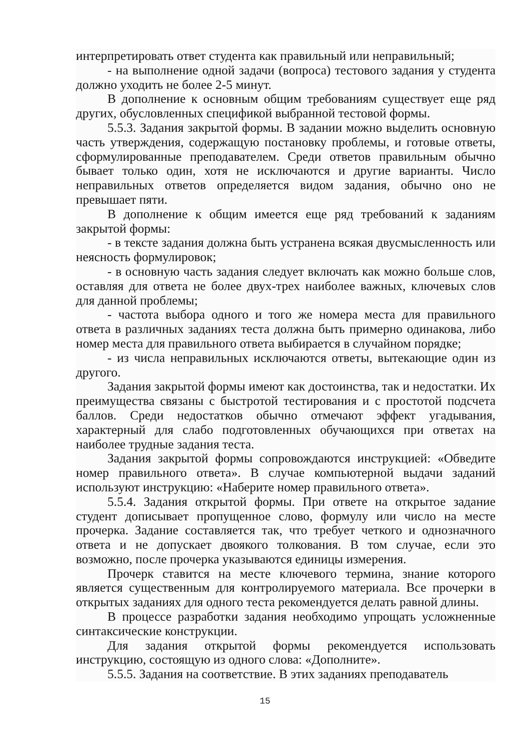интерпретировать ответ студента как правильный или неправильный;
- на выполнение одной задачи (вопроса) тестового задания у студента должно уходить не более 2-5 минут.
В дополнение к основным общим требованиям существует еще ряд других, обусловленных спецификой выбранной тестовой формы.
5.5.3. Задания закрытой формы. В задании можно выделить основную часть утверждения, содержащую постановку проблемы, и готовые ответы, сформулированные преподавателем. Среди ответов правильным обычно бывает только один, хотя не исключаются и другие варианты. Число неправильных ответов определяется видом задания, обычно оно не превышает пяти.
В дополнение к общим имеется еще ряд требований к заданиям закрытой формы:
- в тексте задания должна быть устранена всякая двусмысленность или неясность формулировок;
- в основную часть задания следует включать как можно больше слов, оставляя для ответа не более двух-трех наиболее важных, ключевых слов для данной проблемы;
- частота выбора одного и того же номера места для правильного ответа в различных заданиях теста должна быть примерно одинакова, либо номер места для правильного ответа выбирается в случайном порядке;
- из числа неправильных исключаются ответы, вытекающие один из другого.
Задания закрытой формы имеют как достоинства, так и недостатки. Их преимущества связаны с быстротой тестирования и с простотой подсчета баллов. Среди недостатков обычно отмечают эффект угадывания, характерный для слабо подготовленных обучающихся при ответах на наиболее трудные задания теста.
Задания закрытой формы сопровождаются инструкцией: «Обведите номер правильного ответа». В случае компьютерной выдачи заданий используют инструкцию: «Наберите номер правильного ответа».
5.5.4. Задания открытой формы. При ответе на открытое задание студент дописывает пропущенное слово, формулу или число на месте прочерка. Задание составляется так, что требует четкого и однозначного ответа и не допускает двоякого толкования. В том случае, если это возможно, после прочерка указываются единицы измерения.
Прочерк ставится на месте ключевого термина, знание которого является существенным для контролируемого материала. Все прочерки в открытых заданиях для одного теста рекомендуется делать равной длины.
В процессе разработки задания необходимо упрощать усложненные синтаксические конструкции.
Для задания открытой формы рекомендуется использовать инструкцию, состоящую из одного слова: «Дополните».
5.5.5. Задания на соответствие. В этих заданиях преподаватель
15